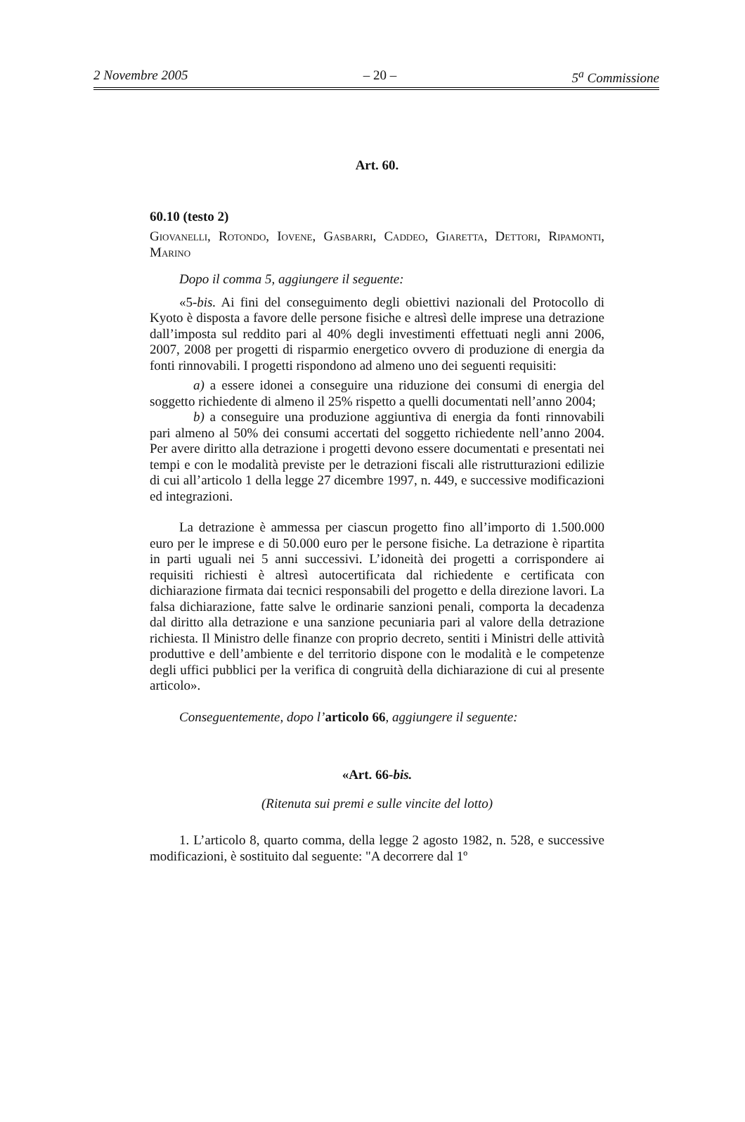2 Novembre 2005 – 20 – 5<sup>a</sup> Commissione
Art. 60.
60.10 (testo 2)
Giovanelli, Rotondo, Iovene, Gasbarri, Caddeo, Giaretta, Dettori, Ripamonti, Marino
Dopo il comma 5, aggiungere il seguente:
«5-bis. Ai fini del conseguimento degli obiettivi nazionali del Protocollo di Kyoto è disposta a favore delle persone fisiche e altresì delle imprese una detrazione dall’imposta sul reddito pari al 40% degli investimenti effettuati negli anni 2006, 2007, 2008 per progetti di risparmio energetico ovvero di produzione di energia da fonti rinnovabili. I progetti rispondono ad almeno uno dei seguenti requisiti:
a) a essere idonei a conseguire una riduzione dei consumi di energia del soggetto richiedente di almeno il 25% rispetto a quelli documentati nell’anno 2004;
b) a conseguire una produzione aggiuntiva di energia da fonti rinnovabili pari almeno al 50% dei consumi accertati del soggetto richiedente nell’anno 2004. Per avere diritto alla detrazione i progetti devono essere documentati e presentati nei tempi e con le modalità previste per le detrazioni fiscali alle ristrutturazioni edilizie di cui all’articolo 1 della legge 27 dicembre 1997, n. 449, e successive modificazioni ed integrazioni.
La detrazione è ammessa per ciascun progetto fino all’importo di 1.500.000 euro per le imprese e di 50.000 euro per le persone fisiche. La detrazione è ripartita in parti uguali nei 5 anni successivi. L’idoneità dei progetti a corrispondere ai requisiti richiesti è altresì autocertificata dal richiedente e certificata con dichiarazione firmata dai tecnici responsabili del progetto e della direzione lavori. La falsa dichiarazione, fatte salve le ordinarie sanzioni penali, comporta la decadenza dal diritto alla detrazione e una sanzione pecuniaria pari al valore della detrazione richiesta. Il Ministro delle finanze con proprio decreto, sentiti i Ministri delle attività produttive e dell’ambiente e del territorio dispone con le modalità e le competenze degli uffici pubblici per la verifica di congruità della dichiarazione di cui al presente articolo».
Conseguentemente, dopo l’articolo 66, aggiungere il seguente:
«Art. 66-bis.
(Ritenuta sui premi e sulle vincite del lotto)
1. L’articolo 8, quarto comma, della legge 2 agosto 1982, n. 528, e successive modificazioni, è sostituito dal seguente: "A decorrere dal 1º